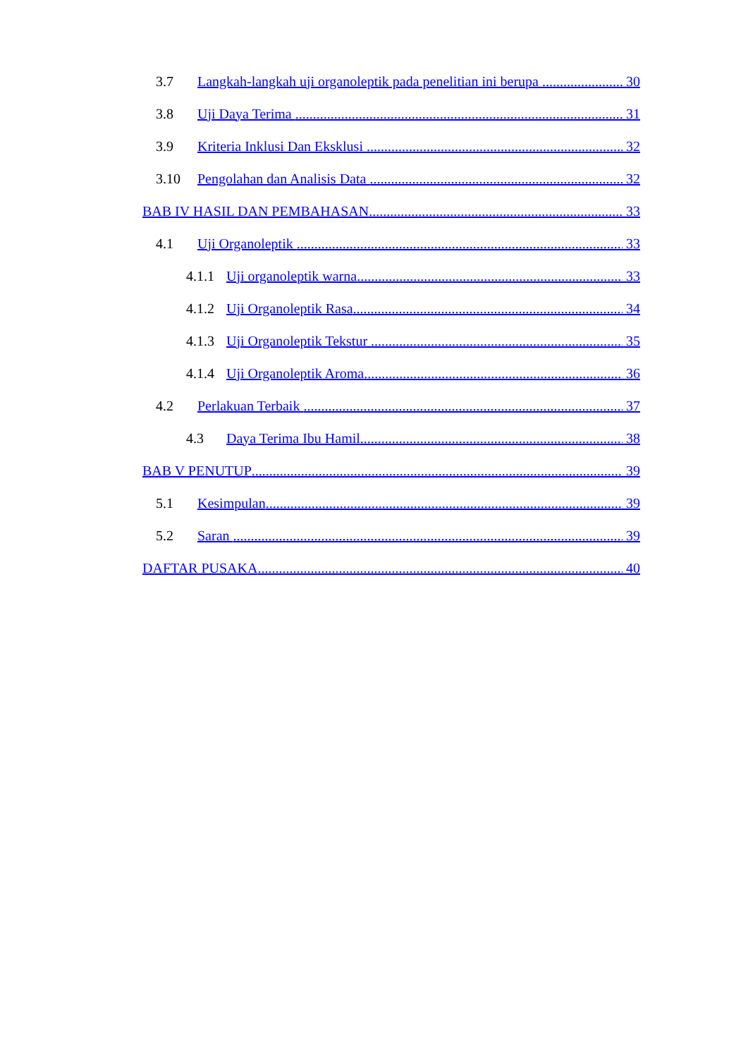3.7 Langkah-langkah uji organoleptik pada penelitian ini berupa 30
3.8 Uji Daya Terima 31
3.9 Kriteria Inklusi Dan Eksklusi 32
3.10 Pengolahan dan Analisis Data 32
BAB IV HASIL DAN PEMBAHASAN 33
4.1 Uji Organoleptik 33
4.1.1 Uji organoleptik warna 33
4.1.2 Uji Organoleptik Rasa 34
4.1.3 Uji Organoleptik Tekstur 35
4.1.4 Uji Organoleptik Aroma 36
4.2 Perlakuan Terbaik 37
4.3 Daya Terima Ibu Hamil 38
BAB V PENUTUP 39
5.1 Kesimpulan 39
5.2 Saran 39
DAFTAR PUSAKA 40